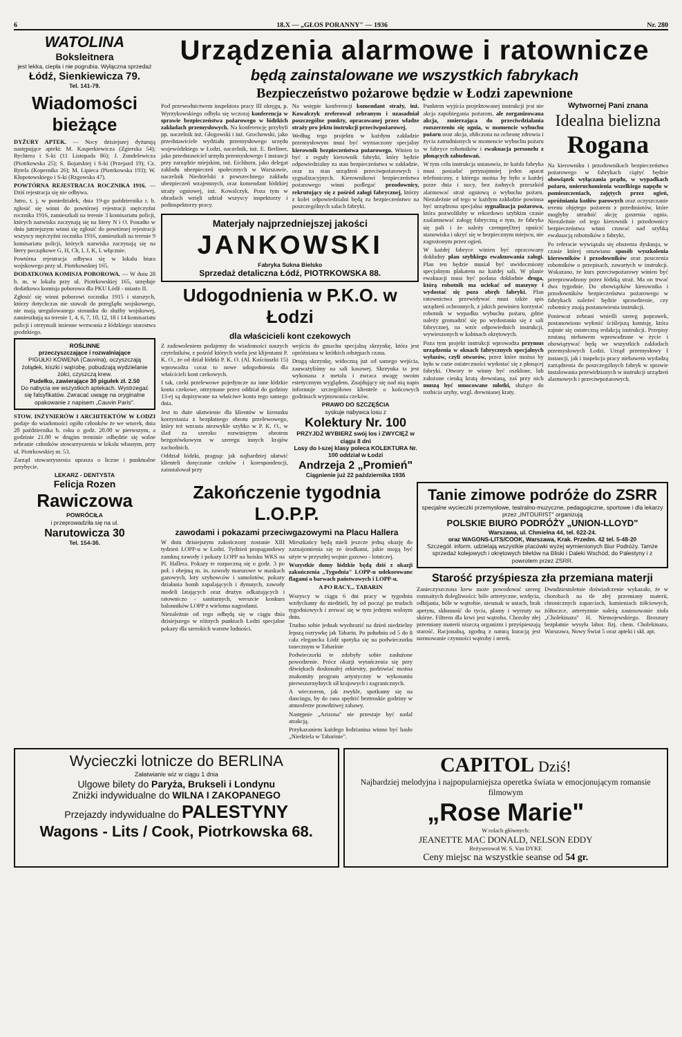6 18.X — „GŁOS PORANNY" — 1936 Nr. 280
WATOLINA
Boksleitnera
jest lekka, ciepła i nie pogrubia. Wyłączna sprzedaż
Łódź, Sienkiewicza 79.
Tel. 141-79.
Wiadomości bieżące
DYŻURY APTEK. — Nocy dzisiejszej dyżurują następujące apteki: M. Kasperkiewicza (Zgierska 54); Rychtera i S-ki (11 Listopada 86); J. Zundelewicza (Piotrkowska 25); S. Bojarskiej i S-ki (Przejazd 19); Cz. Rytela (Kopernika 26); M. Lipieca (Piotrkowska 193); W. Kłopotowskiego i S-ki (Rzgowska 47).
POWTÓRNA REJESTRACJA ROCZNIKA 1916. — Dziś rejestracja się nie odbywa.
Jutro, t. j. w poniedziałek, dnia 19-go października r. b. zgłosić się winni do powtórnej rejestracji mężczyźni rocznika 1916, zamieszkali na terenie 3 komisariatu policji, których nazwiska zaczynają się na litery N i O. Ponadto w dniu jutrzejszym winni się zgłosić do powtórnej rejestracji wszyscy mężczyźni rocznika 1916, zamieszkali na terenie 9 komisariatu policji, których nazwiska zaczynają się na litery początkowe G, H, Ch, I, J, K, L włącznie.
Powtórna rejestracja odbywa się w lokalu biura wojskowego przy ul. Piotrkowskiej 165.
DODATKOWA KOMISJA POBOROWA. — W dniu 28 b. m. w lokalu przy ul. Piotrkowskiej 165, urzęduje dodatkowa komisja poborowa dla PKU Łódź - miasto II.
Zgłosić się winni poborowi rocznika 1915 i starszych, którzy dotychczas nie stawali do przeglądu wojskowego, nie mają uregulowanego stosunku do służby wojskowej, zamieszkują na terenie 1, 4, 6, 7, 10, 12, 18 i 14 komisariatu policji i otrzymali imienne wezwania z łódzkiego starostwa grodzkiego.
ROŚLINNE
przeczyszczające i rozwalniające
PIGUŁKI KOWENA (Cauvina), oczyszczają żołądek, kiszki i wątrobę, pobudzają wydzielanie żółci, czyszczą krew.
Pudełko, zawierające 30 pigułek zł. 2.50
Do nabycia we wszystkich aptekach. Wystrzegać się falsyfikatów. Zwracać uwagę na oryginalne opakowanie z napisem „Cauvin Paris".
STOW. INŻYNIERÓW I ARCHITEKTÓW W ŁODZI podaje do wiadomości ogółu członków że we wtorek, dnia 20 października b. roku o godz. 20.00 w pierwszym, a godzinie 21.00 w drugim terminie odbędzie się walne zebranie członków stowarzyszenia w lokalu własnym, przy ul. Piotrkowskiej nr. 53.
Zarząd stowarzyszenia uprasza o liczne i punktualne przybycie.
LEKARZ - DENTYSTA
Felicja Rozen Rawiczowa
POWRÓCIŁA
i przeprowadziła się na ul.
Narutowicza 30
Tel. 154-36.
Urządzenia alarmowe i ratownicze
będą zainstalowane we wszystkich fabrykach
Bezpieczeństwo pożarowe będzie w Łodzi zapewnione
Pod przewodnictwem inspektora pracy III okręgu, p. Wyrzykowskiego odbyła się wczoraj konferencja w sprawie bezpieczeństwa pożarowego w łódzkich zakładach przemysłowych. Na konferencję przybyli pp. naczelnik inż. Głogowski i inż. Grochowski, jako przedstawiciele wydziału przemysłowego urzędu wojewódzkiego w Łodzi, naczelnik, inż. E. Berliner, jako przedstawiciel urzędu przemysłowego I instancji przy zarządzie miejskim, inż. Eichhorn, jako delegat zakładu ubezpieczeń społecznych w Warszawie, naczelnik Niedzielski z powszechnego zakładu ubezpieczeń wzajemnych, oraz komendant łódzkiej straży ogniowej, inż. Kowalczyk. Poza tym w obradach wzięli udział wszyscy inspektorzy i podinspektorzy pracy.
Na wstępie konferencji komendant straży, inż. Kowalczyk zreferował zebranym i uzasadniał poszczególne punkty, opracowanej przez władze straży pro jektu instrukcji przeciwpożarowej.
Według tego projektu w każdym zakładzie przemysłowym musi być wyznaczony specjalny kierownik bezpieczeństwa pożarowego. Winien to być z reguły kierownik fabryki, który będzie odpowiedzialny za stan bezpieczeństwa w zakładzie, oraz za stan urządzeń przeciwpożarowych i sygnalizacyjnych. Kierownikowi bezpieczeństwa pożarowego winni podlegać przodownicy, rekrutujący się z pośród załogi fabrycznej, którzy z kolei odpowiedzialni będą za bezpieczeństwo na poszczególnych salach fabryki.
Materjały najprzedniejszej jakości
JANKOWSKI
Fabryka Sukna Bielsko
Sprzedaż detaliczna Łódź, PIOTRKOWSKA 88.
Udogodnienia w P.K.O. w Łodzi
dla właścicieli kont czekowych
Z zadowoleniem podajemy do wiadomości naszych czytelników, z pośród których wielu jest klijentami P. K. O., że od dział łódzki P. K. O. (Al. Kościuszki 15) wprowadza coraz to nowe udogodnienia dla właścicieli kont czekowych.
I tak, czeki przelewowe pojedyncze na inne łódzkie konta czekowe, otrzymane przez oddział do godziny 13-ej są dopisywane na właściwe konta tego samego dnia.
Jest to duże ułatwienie dla klientów w kierunku korzystania z bezpłatnego obrotu przelewowego, który też wzrasta niezwykle szybko w P. K. O., w ślad za szeroko rozwiniętym obrotem bezgotówkowym w szeregu innych krajów zachodnich.
Oddział łódzki, pragnąc jak najbardziej ułatwić klienteli doręczanie czeków i korespondencji, zainstalował przy
wejściu do gmachu specjalną skrzynkę, która jest opróżniana w krótkich odstępach czasu.
Drugą skrzynkę, widoczną już od samego wejścia, zauważyliśmy na sali kasowej. Skrzynka ta jest wykonana z metalu i zwraca uwagę swoim estetycznym wyglądem. Znajdujący się nad nią napis informuje szczegółowo klientele o końcowych godzinach wyjmowania czeków.
PRAWO DO SZCZĘŚCIA
syskuje nabywca losu z
Kolektury Nr. 100
PRZYJDŹ WYBIERZ swój los i ZWYCIĘŻ w ciągu 8 dni
Losy do I-szej klasy poleca KOLEKTURA Nr. 100 oddział w Łodzi
Andrzeja 2 „Promień"
Ciągnienie już 22 października 1936
Punktem wyjścia projektowanej instrukcji jest nie akcja zapobiegania pożarom, ale zorganizowana akcja, zmierzająca do przeciwdziałania rozszerzeniu się ognia, w momencie wybuchu pożaru oraz akcja, obliczona na ochronę zdrowia i życia zatrudnionych w momencie wybuchu pożaru w fabryce robotników i ewakuacja personelu z płonących zabudowań.
W tym celu instrukcja ustanawia, że każda fabryka musi posiadać przynajmniej jeden aparat telefoniczny, z którego można by było o każdej porze dnia i nocy, bez żadnych przeszkód alarmować straż ogniową o wybuchu pożaru. Niezależnie od tego w każdym zakładzie powinna być urządzona specjalna sygnalizacja pożarowa, która pozwoliłaby w rekordowo szybkim czasie zaalarmować załogę fabryczną o tym, że fabryka się pali i że należy czempręDzej opuścić stanowiska i ukryć się w bezpiecznym miejscu, nie zagrożonym przez ogień.
W każdej fabryce winien być opracowany dokładny plan szybkiego ewakuowania załogi. Plan ten będzie musiał być uwidoczniony specjalnym plakatem na każdej sali. W planie ewakuacji musi być podana dokładnie droga, którą robotnik ma uciekać od maszyny i wydostać się poza obręb fabryki. Plan ratownictwa przewidywać musi także spis urządzeń ochronnych, z jakich powinien korzystać robotnik w wypadku wybuchu pożaru, gdzie należy gromadzić się po wydostaniu się z sali fabrycznej, na wzór odpowiednich instrukcji, wywieszonych w kabinach okrętowych.
Poza tym projekt instrukcji wprowadza przymus urządzenia w oknach fabrycznych specjalnych wyłazów, czyli otworów, przez które można by było w razie ostateczności wydostać się z płonącej fabryki. Otwory te winny być oszklone, lub założone cienką kratą drewnianą, zaś przy nich muszą być umocowane młotki, służące do rozbicia szyby, wzgl. drewnianej kraty.
Wytwornej Pani znana
Idealna bielizna
Rogana
Na kierowniku i przodownikach bezpieczeństwa pożarowego w fabrykach ciążyć będzie obowiązek wyłączania prądu, w wypadkach pożaru, unieruchomienia wszelkiego napędu w pomieszczeniach, zajętych przez ogień, opróżniania kotłów parowych oraz oczyszczanie terenu objętego pożarem z przedmiotów, które mogłyby utrudnić akcję gaszenia ognia. Niezależnie od tego kierownik i przodownicy bezpieczeństwa winni czuwać nad szybką ewakuacją robotników z fabryki.
Po referacie wywiązała się obszerna dyskusja, w czasie której omawiano sposób wyszkolenia kierowników i przodowników oraz pouczenia robotników o przepisach, zawartych w instrukcji. Wskazano, że kurs przeciwpożarowy winien być przeprowadzony przez łódzką straż. Ma on trwać dwa tygodnie. Do obowiązków kierownika i przodowników bezpieczeństwa pożarowego w fabrykach należeć będzie sprawdzenie, czy robotnicy znają postanowienia instrukcji.
Ponieważ zebrani wnieśli szereg poprawek, postanowiono wyłonić ściślejszą komisję, która zajmie się ostateczną redakcją instrukcji. Przepisy zostaną niebawem wprowadzone w życie i obowiązywać będą we wszystkich zakładach przemysłowych Łodzi. Urząd przemysłowy I instancji, jak i inspekcja pracy niebawem wydadzą zarządzenia do poszczególnych fabryk w sprawie instalowania przewidzianych w instrukcji urządzeń alarmowych i przeciwpożarowych.
Zakończenie tygodnia L.O.P.P.
zawodami i pokazami przeciwgazowymi na Placu Hallera
W dniu dzisiejszym zakończony zostanie XIII tydzień LOPP-u w Łodzi. Tydzień propagandowy zamkną zawody i pokazy LOPP na boisku WKS na Pl. Hallera. Pokazy te rozpoczną się o godz. 3 po poł. i obejmą m. in. zawody marszowe w maskach gazowych, loty szybowców i samolotów, pokazy działania bomb zapalających i dymnych, zawody modeli latających oraz drużyn odkażających i ratowniczo - sanitarnych, wreszcie konkurs balonników LOPP z wieloma nagrodami.
Niezależnie od tego odbędą się w ciągu dnia dzisiejszego w różnych punktach Łodzi specjalne pokazy dla szerokich warstw ludności.
Mieszkańcy będą mieli jeszcze jedną okazję do zaznajomienia się ze środkami, jakie mogą być użyte w przyszłej wojnie gazowo - lotniczej.
Wszystkie domy łódzkie będą dziś z okazji zakończenia „Tygodnia" LOPP-u udekorowane flagami o barwach państwowych i LOPP-u.
A PO RACY... TABARIN
Wszyscy w ciągu 6 dni pracy w tygodniu wzdychamy do niedzieli, by od począć po trudach tygodniowych i zerwać się w tym jednym wolnym dniu.
Trudno sobie jednak wyobrazić na dzień niedzielny lepszą rozrywkę jak Tabarin. Po południu od 5 do 8 cała elegancka Łódź spotyka się na podwieczorku tanecznym w Tabarinie
Podwieczorki te zdobyły sobie zasłużone powodzenie. Prócz okazji wytańczenia się przy dźwiękach doskonałej orkiestry, podziwiać można znakomity program artystyczny w wykonaniu pierwszorzędnych sił krajowych i zagranicznych.
A wieczorem, jak zwykle, spotkamy się na dancingu, by do rana spędzić beztroskie godziny w atmosferze prawdziwej zabawy.
Następnie „Arizona" nie przestaje być nadal atrakcją.
Przykazaniem każdego łodzianina winno być hasło „Niedziela w Tabarinie".
Tanie zimowe podróże do ZSRR
specjalne wycieczki przemysłowe, teatralno-muzyczne, pedagogiczne, sportowe i dla lekarzy przez „INTOURIST" organizują
POLSKIE BIURO PODRÓŻY „UNION-LLOYD"
Warszawa, ul. Chmielna 44, tel. 622-24.
oraz WAGONS-LITS/COOK, Warszawa, Krak. Przedm. 42 tel. 5-48-20
Szczegół. inform. udzielają wszystkie placówki wyżej wymienionych Biur Podróży. Tamże sprzedaż kolejowych i okrętowych biletów na Bliski i Daleki Wschód, do Palestyny i z powrotem przez ZSRR.
Starość przyśpiesza zła przemiana materji
Zanieczyszczona krew może powodować szereg rozmaitych dolegliwości: bóle artretyczne, wzdęcia, odbijania, bóle w wątrobie, niesmak w ustach, brak apetytu, skłonność do tycia, plamy i wyrzuty na skórze. Filtrem dla krwi jest wątroba. Choroby złej przemiany materii niszczą organizm i przyśpieszają starość. Racjonalną, zgodną z naturą kuracją jest normowanie czynności wątroby i nerek.
Dwudziestoletnie doświadczenie wykazało, że w chorobach na tle złej przemiany materii, chronicznych zaparciach, kamieniach żółciowych, żółtaczce, artretyzmie należą zastosowanie zioła „Cholekinaza" H. Niemojewskiego. Broszury bezpłatnie wysyła labor. fizj. chem. Cholekinaza, Warszawa, Nowy Świat 5 oraz apteki i skł. apt.
Wycieczki lotnicze do BERLINA
Załatwianie wiz w ciągu 1 dnia
Ulgowe bilety do Paryża, Brukseli i Londynu
Zniżki indywidualne do WILNA I ZAKOPANEGO
Przejazdy indywidualne do PALESTYNY
Wagons - Lits / Cook, Piotrkowska 68.
CAPITOL Dziś!
Najbardziej melodyjna i najpopularniejsza operetka świata w emocjonującym romansie filmowym
„Rose Marie"
W rolach głównych:
JEANETTE MAC DONALD, NELSON EDDY
Reżyserował W. S. Van DYKE
Ceny miejsc na wszystkie seanse od 54 gr.